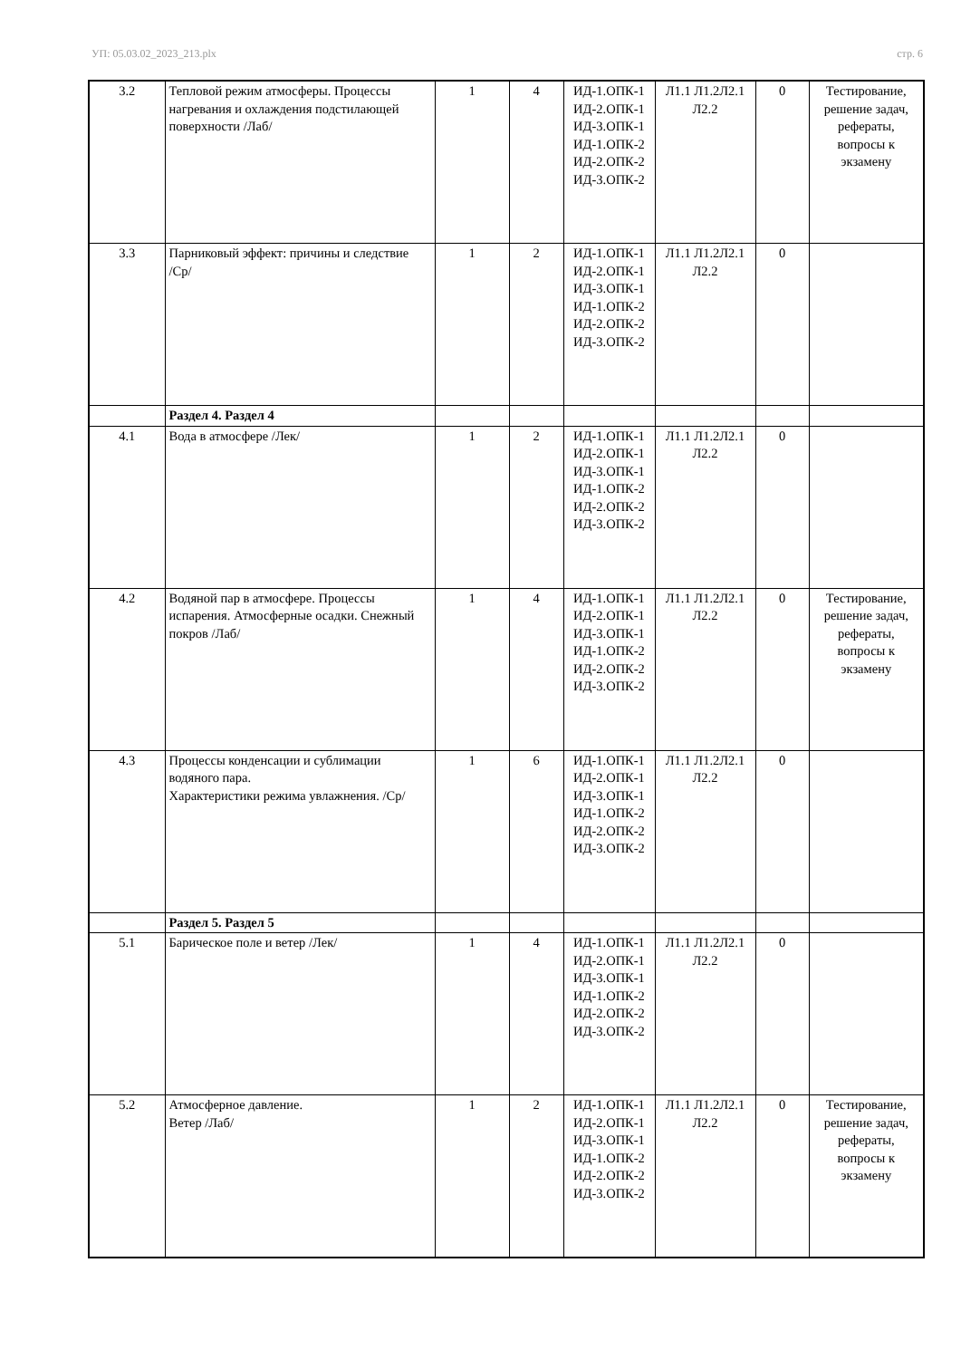УП: 05.03.02_2023_213.plx стр. 6
| 3.2 | Тепловой режим атмосферы. Процессы нагревания и охлаждения подстилающей поверхности /Лаб/ | 1 | 4 | ИД-1.ОПК-1 ИД-2.ОПК-1 ИД-3.ОПК-1 ИД-1.ОПК-2 ИД-2.ОПК-2 ИД-3.ОПК-2 | Л1.1 Л1.2Л2.1 Л2.2 | 0 | Тестирование, решение задач, рефераты, вопросы к экзамену |
| 3.3 | Парниковый эффект: причины и следствие /Ср/ | 1 | 2 | ИД-1.ОПК-1 ИД-2.ОПК-1 ИД-3.ОПК-1 ИД-1.ОПК-2 ИД-2.ОПК-2 ИД-3.ОПК-2 | Л1.1 Л1.2Л2.1 Л2.2 | 0 | |
| | Раздел 4. Раздел 4 | | | | | | |
| 4.1 | Вода в атмосфере /Лек/ | 1 | 2 | ИД-1.ОПК-1 ИД-2.ОПК-1 ИД-3.ОПК-1 ИД-1.ОПК-2 ИД-2.ОПК-2 ИД-3.ОПК-2 | Л1.1 Л1.2Л2.1 Л2.2 | 0 | |
| 4.2 | Водяной пар в атмосфере. Процессы испарения. Атмосферные осадки. Снежный покров /Лаб/ | 1 | 4 | ИД-1.ОПК-1 ИД-2.ОПК-1 ИД-3.ОПК-1 ИД-1.ОПК-2 ИД-2.ОПК-2 ИД-3.ОПК-2 | Л1.1 Л1.2Л2.1 Л2.2 | 0 | Тестирование, решение задач, рефераты, вопросы к экзамену |
| 4.3 | Процессы конденсации и сублимации водяного пара. Характеристики режима увлажнения. /Ср/ | 1 | 6 | ИД-1.ОПК-1 ИД-2.ОПК-1 ИД-3.ОПК-1 ИД-1.ОПК-2 ИД-2.ОПК-2 ИД-3.ОПК-2 | Л1.1 Л1.2Л2.1 Л2.2 | 0 | |
| | Раздел 5. Раздел 5 | | | | | | |
| 5.1 | Барическое поле и ветер /Лек/ | 1 | 4 | ИД-1.ОПК-1 ИД-2.ОПК-1 ИД-3.ОПК-1 ИД-1.ОПК-2 ИД-2.ОПК-2 ИД-3.ОПК-2 | Л1.1 Л1.2Л2.1 Л2.2 | 0 | |
| 5.2 | Атмосферное давление. Ветер /Лаб/ | 1 | 2 | ИД-1.ОПК-1 ИД-2.ОПК-1 ИД-3.ОПК-1 ИД-1.ОПК-2 ИД-2.ОПК-2 ИД-3.ОПК-2 | Л1.1 Л1.2Л2.1 Л2.2 | 0 | Тестирование, решение задач, рефераты, вопросы к экзамену |